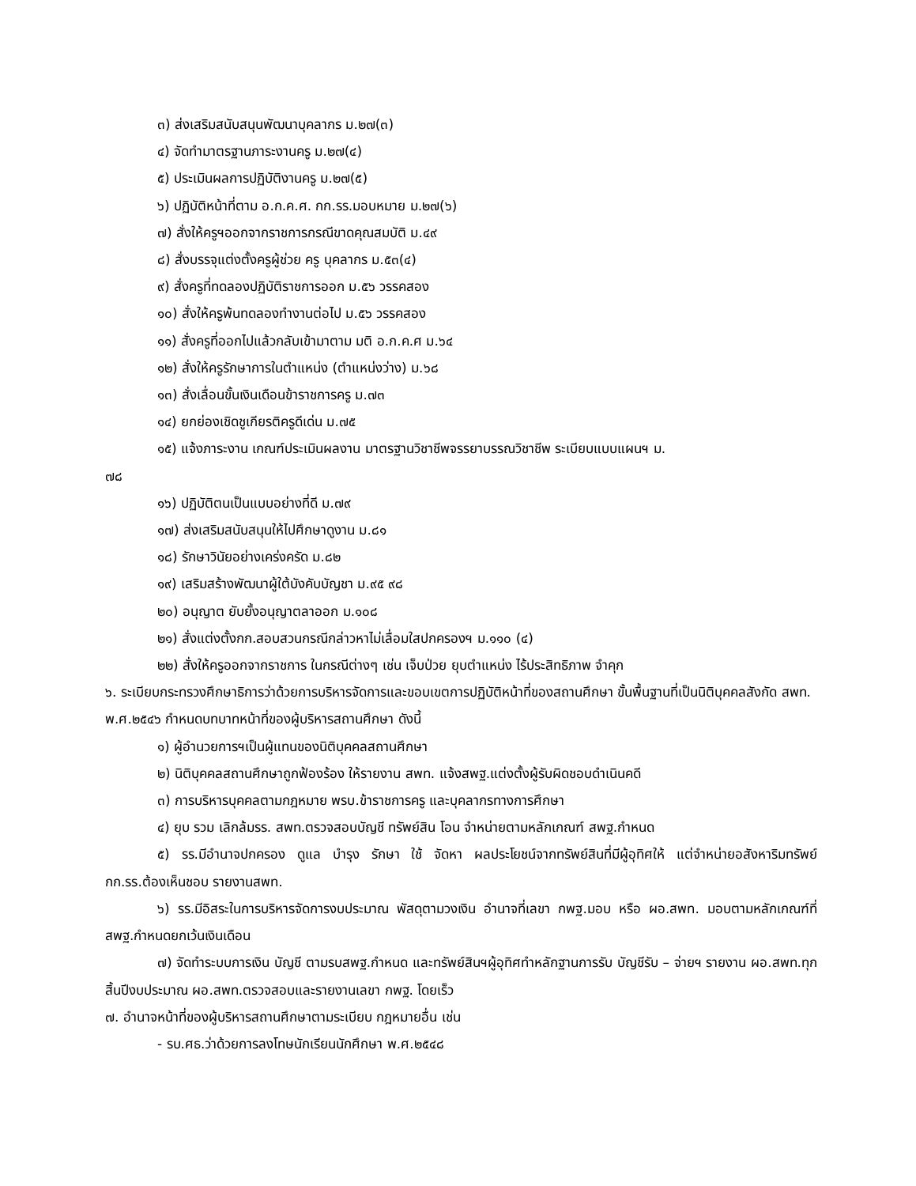๓) ส่งเสริมสนับสนุนพัฒนาบุคลากร ม.๒๗(๓)
๔) จัดทำมาตรฐานภาระงานครู ม.๒๗(๔)
๕) ประเมินผลการปฏิบัติงานครู ม.๒๗(๕)
๖) ปฏิบัติหน้าที่ตาม อ.ก.ค.ศ. กก.รร.มอบหมาย ม.๒๗(๖)
๗) สั่งให้ครูฯออกจากราชการกรณีขาดคุณสมบัติ ม.๔๙
๘) สั่งบรรจุแต่งตั้งครูผู้ช่วย ครู บุคลากร ม.๕๓(๔)
๙) สั่งครูที่ทดลองปฏิบัติราชการออก ม.๕๖ วรรคสอง
๑๐) สั่งให้ครูพ้นทดลองทำงานต่อไป ม.๕๖ วรรคสอง
๑๑) สั่งครูที่ออกไปแล้วกลับเข้ามาตาม มติ อ.ก.ค.ศ ม.๖๔
๑๒) สั่งให้ครูรักษาการในตำแหน่ง (ตำแหน่งว่าง) ม.๖๘
๑๓) สั่งเลื่อนขั้นเงินเดือนข้าราชการครู ม.๗๓
๑๔) ยกย่องเชิดชูเกียรติครูดีเด่น ม.๗๕
๑๕) แจ้งภาระงาน เกณฑ์ประเมินผลงาน มาตรฐานวิชาชีพจรรยาบรรณวิชาชีพ ระเบียบแบบแผนฯ ม.
๗๘
๑๖) ปฏิบัติตนเป็นแบบอย่างที่ดี ม.๗๙
๑๗) ส่งเสริมสนับสนุนให้ไปศึกษาดูงาน ม.๘๑
๑๘) รักษาวินัยอย่างเคร่งครัด ม.๘๒
๑๙) เสริมสร้างพัฒนาผู้ใต้บังคับบัญชา ม.๙๕ ๙๘
๒๐) อนุญาต ยับยั้งอนุญาตลาออก ม.๑๐๘
๒๑) สั่งแต่งตั้งกก.สอบสวนกรณีกล่าวหาไม่เลื่อมใสปกครองฯ ม.๑๑๐ (๔)
๒๒) สั่งให้ครูออกจากราชการ ในกรณีต่างๆ เช่น เจ็บป่วย ยุบตำแหน่ง ไร้ประสิทธิภาพ จำคุก
๖. ระเบียบกระทรวงศึกษาธิการว่าด้วยการบริหารจัดการและขอบเขตการปฏิบัติหน้าที่ของสถานศึกษา ขั้นพื้นฐานที่เป็นนิติบุคคลสังกัด สพท. พ.ศ.๒๕๔๖ กำหนดบทบาทหน้าที่ของผู้บริหารสถานศึกษา ดังนี้
๑) ผู้อำนวยการฯเป็นผู้แทนของนิติบุคคลสถานศึกษา
๒) นิติบุคคลสถานศึกษาถูกฟ้องร้อง ให้รายงาน สพท. แจ้งสพฐ.แต่งตั้งผู้รับผิดชอบดำเนินคดี
๓) การบริหารบุคคลตามกฎหมาย พรบ.ข้าราชการครู และบุคลากรทางการศึกษา
๔) ยุบ รวม เลิกล้มรร. สพท.ตรวจสอบบัญชี ทรัพย์สิน โอน จำหน่ายตามหลักเกณฑ์ สพฐ.กำหนด
๕) รร.มีอำนาจปกครอง ดูแล บำรุง รักษา ใช้ จัดหา ผลประโยชน์จากทรัพย์สินที่มีผู้อุทิศให้ แต่จำหน่ายอสังหาริมทรัพย์ กก.รร.ต้องเห็นชอบ รายงานสพท.
๖) รร.มีอิสระในการบริหารจัดการงบประมาณ พัสดุตามวงเงิน อำนาจที่เลขา กพฐ.มอบ หรือ ผอ.สพท. มอบตามหลักเกณฑ์ที่สพฐ.กำหนดยกเว้นเงินเดือน
๗) จัดทำระบบการเงิน บัญชี ตามรบสพฐ.กำหนด และทรัพย์สินฯผู้อุทิศทำหลักฐานการรับ บัญชีรับ – จ่ายฯ รายงาน ผอ.สพท.ทุกสิ้นปีงบประมาณ ผอ.สพท.ตรวจสอบและรายงานเลขา กพฐ. โดยเร็ว
๗. อำนาจหน้าที่ของผู้บริหารสถานศึกษาตามระเบียบ กฎหมายอื่น เช่น
- รบ.ศธ.ว่าด้วยการลงโทษนักเรียนนักศึกษา พ.ศ.๒๕๔๘